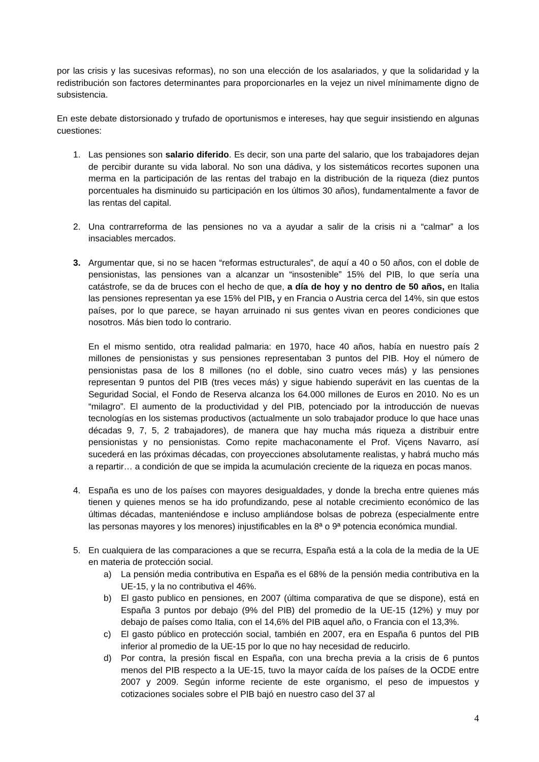por las crisis y las sucesivas reformas), no son una elección de los asalariados, y que la solidaridad y la redistribución son factores determinantes para proporcionarles en la vejez un nivel mínimamente digno de subsistencia.
En este debate distorsionado y trufado de oportunismos e intereses, hay que seguir insistiendo en algunas cuestiones:
1. Las pensiones son salario diferido. Es decir, son una parte del salario, que los trabajadores dejan de percibir durante su vida laboral. No son una dádiva, y los sistemáticos recortes suponen una merma en la participación de las rentas del trabajo en la distribución de la riqueza (diez puntos porcentuales ha disminuido su participación en los últimos 30 años), fundamentalmente a favor de las rentas del capital.
2. Una contrarreforma de las pensiones no va a ayudar a salir de la crisis ni a “calmar” a los insaciables mercados.
3. Argumentar que, si no se hacen “reformas estructurales”, de aquí a 40 o 50 años, con el doble de pensionistas, las pensiones van a alcanzar un “insostenible” 15% del PIB, lo que sería una catástrofe, se da de bruces con el hecho de que, a día de hoy y no dentro de 50 años, en Italia las pensiones representan ya ese 15% del PIB, y en Francia o Austria cerca del 14%, sin que estos países, por lo que parece, se hayan arruinado ni sus gentes vivan en peores condiciones que nosotros. Más bien todo lo contrario.
En el mismo sentido, otra realidad palmaria: en 1970, hace 40 años, había en nuestro país 2 millones de pensionistas y sus pensiones representaban 3 puntos del PIB. Hoy el número de pensionistas pasa de los 8 millones (no el doble, sino cuatro veces más) y las pensiones representan 9 puntos del PIB (tres veces más) y sigue habiendo superávit en las cuentas de la Seguridad Social, el Fondo de Reserva alcanza los 64.000 millones de Euros en 2010. No es un “milagro”. El aumento de la productividad y del PIB, potenciado por la introducción de nuevas tecnologías en los sistemas productivos (actualmente un solo trabajador produce lo que hace unas décadas 9, 7, 5, 2 trabajadores), de manera que hay mucha más riqueza a distribuir entre pensionistas y no pensionistas. Como repite machaconamente el Prof. Viçens Navarro, así sucederá en las próximas décadas, con proyecciones absolutamente realistas, y habrá mucho más a repartir… a condición de que se impida la acumulación creciente de la riqueza en pocas manos.
4. España es uno de los países con mayores desigualdades, y donde la brecha entre quienes más tienen y quienes menos se ha ido profundizando, pese al notable crecimiento económico de las últimas décadas, manteniéndose e incluso ampliándose bolsas de pobreza (especialmente entre las personas mayores y los menores) injustificables en la 8ª o 9ª potencia económica mundial.
5. En cualquiera de las comparaciones a que se recurra, España está a la cola de la media de la UE en materia de protección social.
a) La pensión media contributiva en España es el 68% de la pensión media contributiva en la UE-15, y la no contributiva el 46%.
b) El gasto publico en pensiones, en 2007 (última comparativa de que se dispone), está en España 3 puntos por debajo (9% del PIB) del promedio de la UE-15 (12%) y muy por debajo de países como Italia, con el 14,6% del PIB aquel año, o Francia con el 13,3%.
c) El gasto público en protección social, también en 2007, era en España 6 puntos del PIB inferior al promedio de la UE-15 por lo que no hay necesidad de reducirlo.
d) Por contra, la presión fiscal en España, con una brecha previa a la crisis de 6 puntos menos del PIB respecto a la UE-15, tuvo la mayor caída de los países de la OCDE entre 2007 y 2009. Según informe reciente de este organismo, el peso de impuestos y cotizaciones sociales sobre el PIB bajó en nuestro caso del 37 al
4